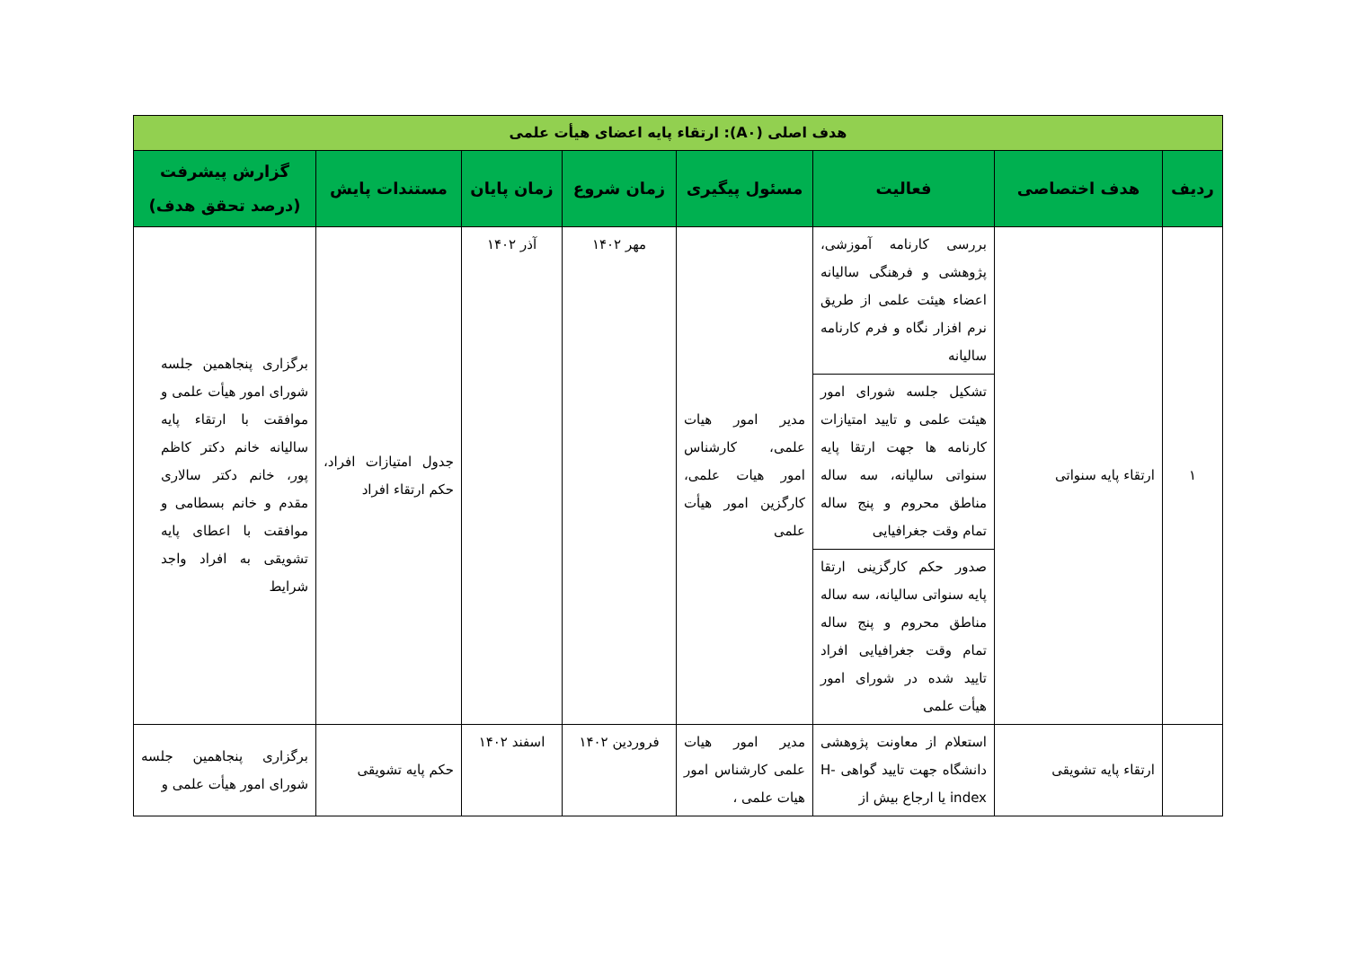| هدف اصلی (A۰): ارتقاء پایه اعضای هیأت علمی | | | | | | | |
| ردیف | هدف اختصاصی | فعالیت | مسئول پیگیری | زمان شروع | زمان پایان | مستندات پایش | گزارش پیشرفت (درصد تحقق هدف) |
| ۱ | ارتقاء پایه سنواتی | بررسی کارنامه آموزشی، پژوهشی و فرهنگی سالیانه اعضاء هیئت علمی از طریق نرم افزار نگاه و فرم کارنامه سالیانه | مدیر امور هیات علمی، کارشناس امور هیات علمی، کارگزین امور هیأت علمی | مهر ۱۴۰۲ | آذر ۱۴۰۲ | جدول امتیازات افراد، حکم ارتقاء افراد | برگزاری پنجاهمین جلسه شورای امور هیأت علمی و موافقت با ارتقاء پایه سالیانه خانم دکتر کاظم پور، خانم دکتر سالاری مقدم و خانم بسطامی و موافقت با اعطای پایه تشویقی به افراد واجد شرایط |
| | | تشکیل جلسه شورای امور هیئت علمی و تایید امتیازات کارنامه ها جهت ارتقا پایه سنواتی سالیانه، سه ساله مناطق محروم و پنج ساله تمام وقت جغرافیایی | | | | | |
| | | صدور حکم کارگزینی ارتقا پایه سنواتی سالیانه، سه ساله مناطق محروم و پنج ساله تمام وقت جغرافیایی افراد تایید شده در شورای امور هیأت علمی | | | | | |
| | ارتقاء پایه تشویقی | استعلام از معاونت پژوهشی دانشگاه جهت تایید گواهی H-index یا ارجاع بیش از | مدیر امور هیات علمی کارشناس امور هیات علمی ، | فروردین ۱۴۰۲ | اسفند ۱۴۰۲ | حکم پایه تشویقی | برگزاری پنجاهمین جلسه شورای امور هیأت علمی و |